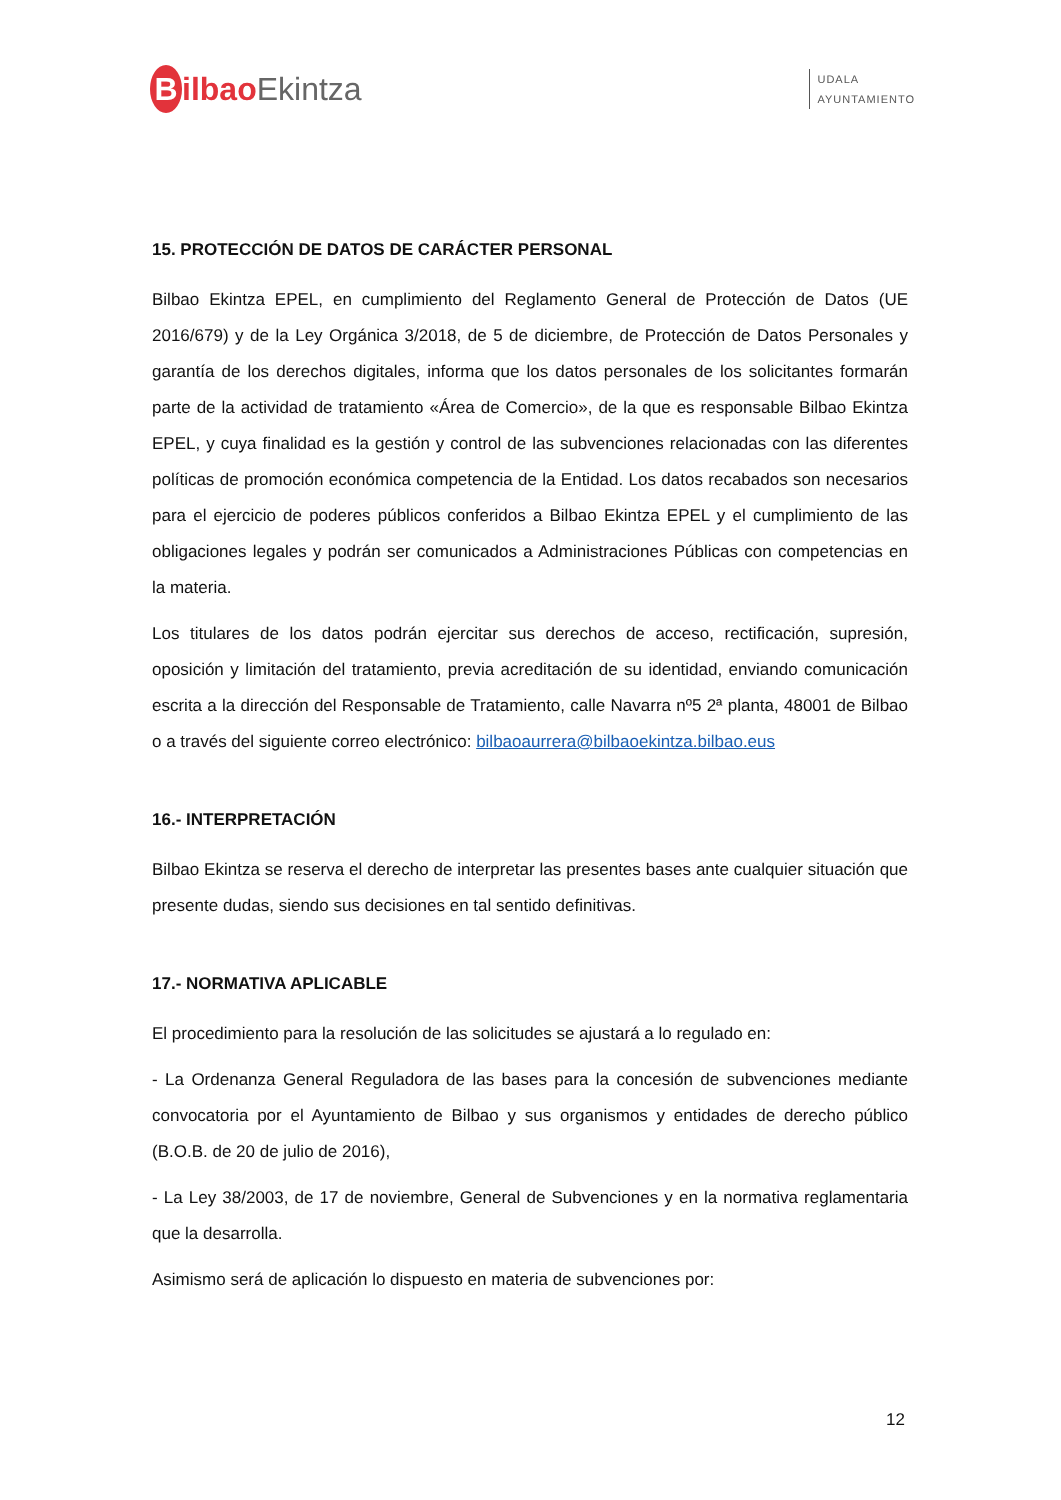Bilbao Ekintza
UDALA
AYUNTAMIENTO
15. PROTECCIÓN DE DATOS DE CARÁCTER PERSONAL
Bilbao Ekintza EPEL, en cumplimiento del Reglamento General de Protección de Datos (UE 2016/679) y de la Ley Orgánica 3/2018, de 5 de diciembre, de Protección de Datos Personales y garantía de los derechos digitales, informa que los datos personales de los solicitantes formarán parte de la actividad de tratamiento «Área de Comercio», de la que es responsable Bilbao Ekintza EPEL, y cuya finalidad es la gestión y control de las subvenciones relacionadas con las diferentes políticas de promoción económica competencia de la Entidad. Los datos recabados son necesarios para el ejercicio de poderes públicos conferidos a Bilbao Ekintza EPEL y el cumplimiento de las obligaciones legales y podrán ser comunicados a Administraciones Públicas con competencias en la materia.
Los titulares de los datos podrán ejercitar sus derechos de acceso, rectificación, supresión, oposición y limitación del tratamiento, previa acreditación de su identidad, enviando comunicación escrita a la dirección del Responsable de Tratamiento, calle Navarra nº5 2ª planta, 48001 de Bilbao o a través del siguiente correo electrónico: bilbaoaurrera@bilbaoekintza.bilbao.eus
16.- INTERPRETACIÓN
Bilbao Ekintza se reserva el derecho de interpretar las presentes bases ante cualquier situación que presente dudas, siendo sus decisiones en tal sentido definitivas.
17.- NORMATIVA APLICABLE
El procedimiento para la resolución de las solicitudes se ajustará a lo regulado en:
- La Ordenanza General Reguladora de las bases para la concesión de subvenciones mediante convocatoria por el Ayuntamiento de Bilbao y sus organismos y entidades de derecho público (B.O.B. de 20 de julio de 2016),
- La Ley 38/2003, de 17 de noviembre, General de Subvenciones y en la normativa reglamentaria que la desarrolla.
Asimismo será de aplicación lo dispuesto en materia de subvenciones por:
12